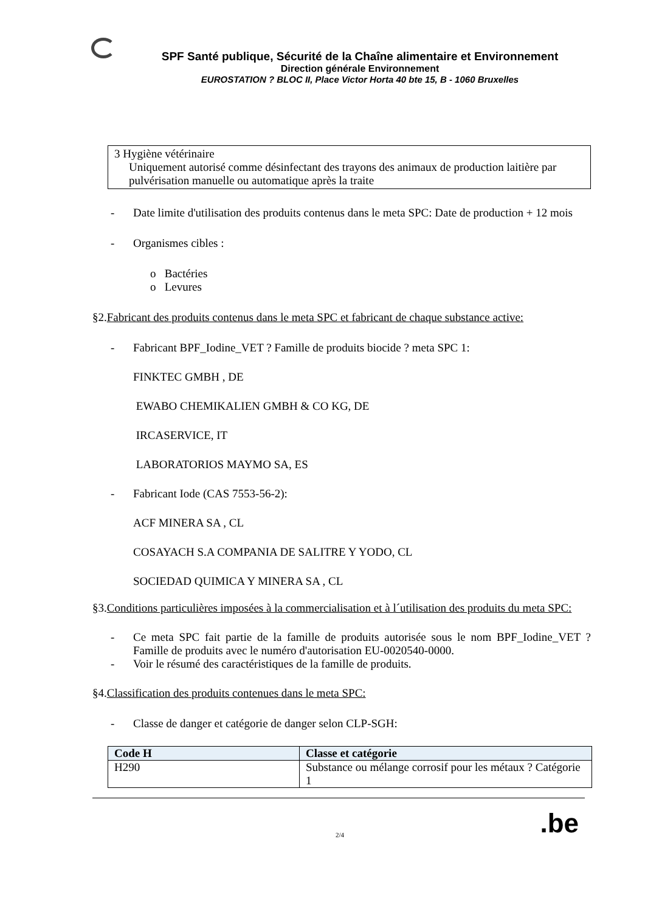SPF Santé publique, Sécurité de la Chaîne alimentaire et Environnement
Direction générale Environnement
EUROSTATION ? BLOC II, Place Victor Horta 40 bte 15, B - 1060 Bruxelles
3 Hygiène vétérinaire
Uniquement autorisé comme désinfectant des trayons des animaux de production laitière par pulvérisation manuelle ou automatique après la traite
- Date limite d'utilisation des produits contenus dans le meta SPC: Date de production + 12 mois
- Organismes cibles :
o Bactéries
o Levures
§2.Fabricant des produits contenus dans le meta SPC et fabricant de chaque substance active:
- Fabricant BPF_Iodine_VET ? Famille de produits biocide ? meta SPC 1:
FINKTEC GMBH , DE
EWABO CHEMIKALIEN GMBH & CO KG, DE
IRCASERVICE, IT
LABORATORIOS MAYMO SA, ES
- Fabricant Iode (CAS 7553-56-2):
ACF MINERA SA , CL
COSAYACH S.A COMPANIA DE SALITRE Y YODO, CL
SOCIEDAD QUIMICA Y MINERA SA , CL
§3.Conditions particulières imposées à la commercialisation et à l´utilisation des produits du meta SPC:
- Ce meta SPC fait partie de la famille de produits autorisée sous le nom BPF_Iodine_VET ? Famille de produits avec le numéro d'autorisation EU-0020540-0000.
- Voir le résumé des caractéristiques de la famille de produits.
§4.Classification des produits contenues dans le meta SPC:
- Classe de danger et catégorie de danger selon CLP-SGH:
| Code H | Classe et catégorie |
| --- | --- |
| H290 | Substance ou mélange corrosif pour les métaux ? Catégorie 1 |
2/4.be